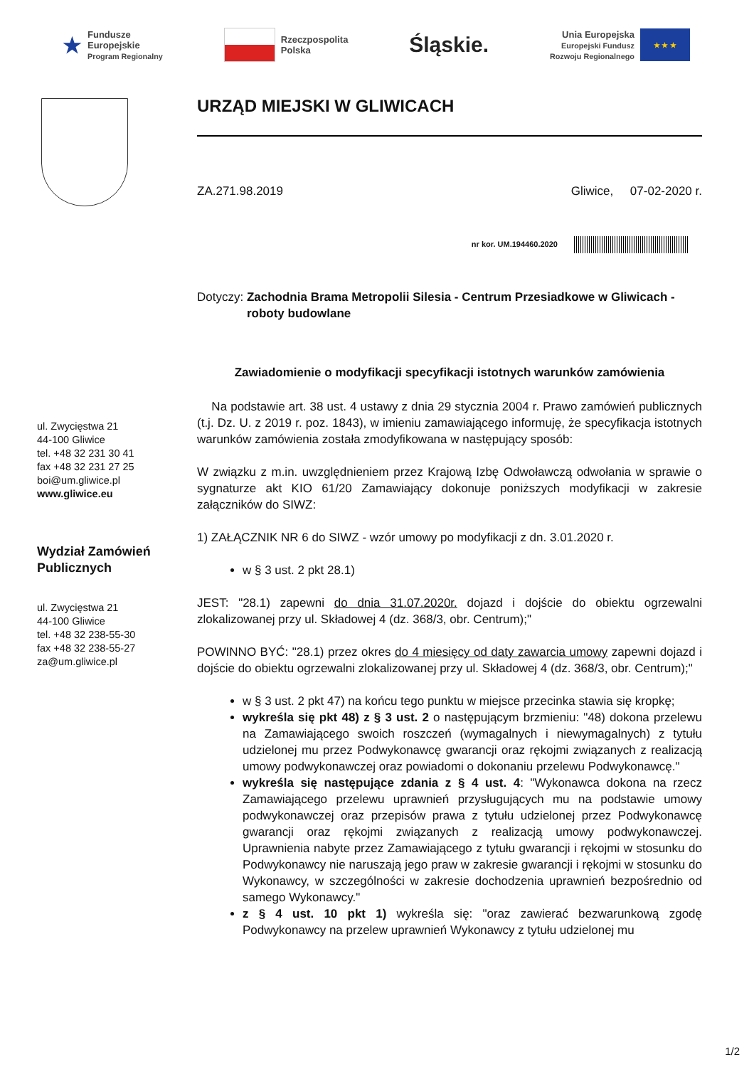★
Fundusze
Europejskie
Program Regionalny
Rzeczpospolita
Polska
Śląskie.
Unia Europejska
Europejski Fundusz
Rozwoju Regionalnego
★ ★ ★
ul. Zwycięstwa 21
44-100 Gliwice
tel. +48 32 231 30 41
fax +48 32 231 27 25
boi@um.gliwice.pl
www.gliwice.eu
Wydział Zamówień Publicznych
ul. Zwycięstwa 21
44-100 Gliwice
tel. +48 32 238-55-30
fax +48 32 238-55-27
za@um.gliwice.pl
URZĄD MIEJSKI W GLIWICACH
ZA.271.98.2019 Gliwice, 07-02-2020 r.
nr kor. UM.194460.2020
Dotyczy: Zachodnia Brama Metropolii Silesia - Centrum Przesiadkowe w Gliwicach - roboty budowlane
Zawiadomienie o modyfikacji specyfikacji istotnych warunków zamówienia
Na podstawie art. 38 ust. 4 ustawy z dnia 29 stycznia 2004 r. Prawo zamówień publicznych (t.j. Dz. U. z 2019 r. poz. 1843), w imieniu zamawiającego informuję, że specyfikacja istotnych warunków zamówienia została zmodyfikowana w następujący sposób:
W związku z m.in. uwzględnieniem przez Krajową Izbę Odwoławczą odwołania w sprawie o sygnaturze akt KIO 61/20 Zamawiający dokonuje poniższych modyfikacji w zakresie załączników do SIWZ:
1) ZAŁĄCZNIK NR 6 do SIWZ - wzór umowy po modyfikacji z dn. 3.01.2020 r.
w § 3 ust. 2 pkt 28.1)
JEST: "28.1) zapewni do dnia 31.07.2020r. dojazd i dojście do obiektu ogrzewalni zlokalizowanej przy ul. Składowej 4 (dz. 368/3, obr. Centrum);"
POWINNO BYĆ: "28.1) przez okres do 4 miesięcy od daty zawarcia umowy zapewni dojazd i dojście do obiektu ogrzewalni zlokalizowanej przy ul. Składowej 4 (dz. 368/3, obr. Centrum);"
w § 3 ust. 2 pkt 47) na końcu tego punktu w miejsce przecinka stawia się kropkę;
wykreśla się pkt 48) z § 3 ust. 2 o następującym brzmieniu: "48) dokona przelewu na Zamawiającego swoich roszczeń (wymagalnych i niewymagalnych) z tytułu udzielonej mu przez Podwykonawcę gwarancji oraz rękojmi związanych z realizacją umowy podwykonawczej oraz powiadomi o dokonaniu przelewu Podwykonawcę."
wykreśla się następujące zdania z § 4 ust. 4: "Wykonawca dokona na rzecz Zamawiającego przelewu uprawnień przysługujących mu na podstawie umowy podwykonawczej oraz przepisów prawa z tytułu udzielonej przez Podwykonawcę gwarancji oraz rękojmi związanych z realizacją umowy podwykonawczej. Uprawnienia nabyte przez Zamawiającego z tytułu gwarancji i rękojmi w stosunku do Podwykonawcy nie naruszają jego praw w zakresie gwarancji i rękojmi w stosunku do Wykonawcy, w szczególności w zakresie dochodzenia uprawnień bezpośrednio od samego Wykonawcy."
z § 4 ust. 10 pkt 1) wykreśla się: "oraz zawierać bezwarunkową zgodę Podwykonawcy na przelew uprawnień Wykonawcy z tytułu udzielonej mu
1/2